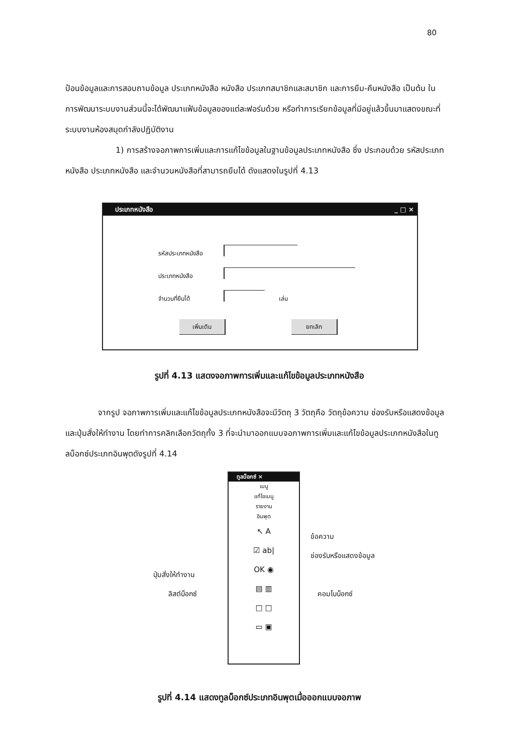80
ป้อนข้อมูลและการสอบถามข้อมูล ประเภทหนังสือ หนังสือ ประเภทสมาชิกและสมาชิก และการยืม-คืนหนังสือ เป็นต้น ในการพัฒนาระบบงานส่วนนี้จะได้พัฒนาแฟ้มข้อมูลของแต่ละฟอร์มด้วย หรือทำการเรียกข้อมูลที่มีอยู่แล้วขึ้นมาแสดงขณะที่ระบบงานห้องสมุดกำลังปฏิบัติงาน
1) การสร้างจอภาพการเพิ่มและการแก้ไขข้อมูลในฐานข้อมูลประเภทหนังสือ ซึ่ง ประกอบด้วย รหัสประเภทหนังสือ ประเภทหนังสือ และจำนวนหนังสือที่สามารถยืมได้ ดังแสดงในรูปที่ 4.13
ประเภทหนังสือ _ □ ×
รหัสประเภทหนังสือ
ประเภทหนังสือ
จำนวนที่ยืมได้ เล่ม
เพิ่มเติม ยกเลิก
รูปที่ 4.13 แสดงจอภาพการเพิ่มและแก้ไขข้อมูลประเภทหนังสือ
จากรูป จอภาพการเพิ่มและแก้ไขข้อมูลประเภทหนังสือจะมีวัตถุ 3 วัตถุคือ วัตถุข้อความ ช่องรับหรือแสดงข้อมูลและปุ่มสั่งให้ทำงาน โดยทำการคลิกเลือกวัตถุทั้ง 3 ที่จะนำมาออกแบบจอภาพการเพิ่มและแก้ไขข้อมูลประเภทหนังสือในทูลบ็อกซ์ประเภทอินพุตดังรูปที่ 4.14
ทูลบ็อกซ์ ×
เมนู
แก้ไขเมนู
รายงาน
อินพุต
↖ A
☑ ab|
OK ◉
▤ ▥
□ □
▭ ▣
ข้อความ
ช่องรับหรือแสดงข้อมูล
ปุ่มสั่งให้ทำงาน
ลิสต์บ็อกซ์ คอมโบบ็อกซ์
รูปที่ 4.14 แสดงทูลบ็อกซ์ประเภทอินพุตเมื่อออกแบบจอภาพ